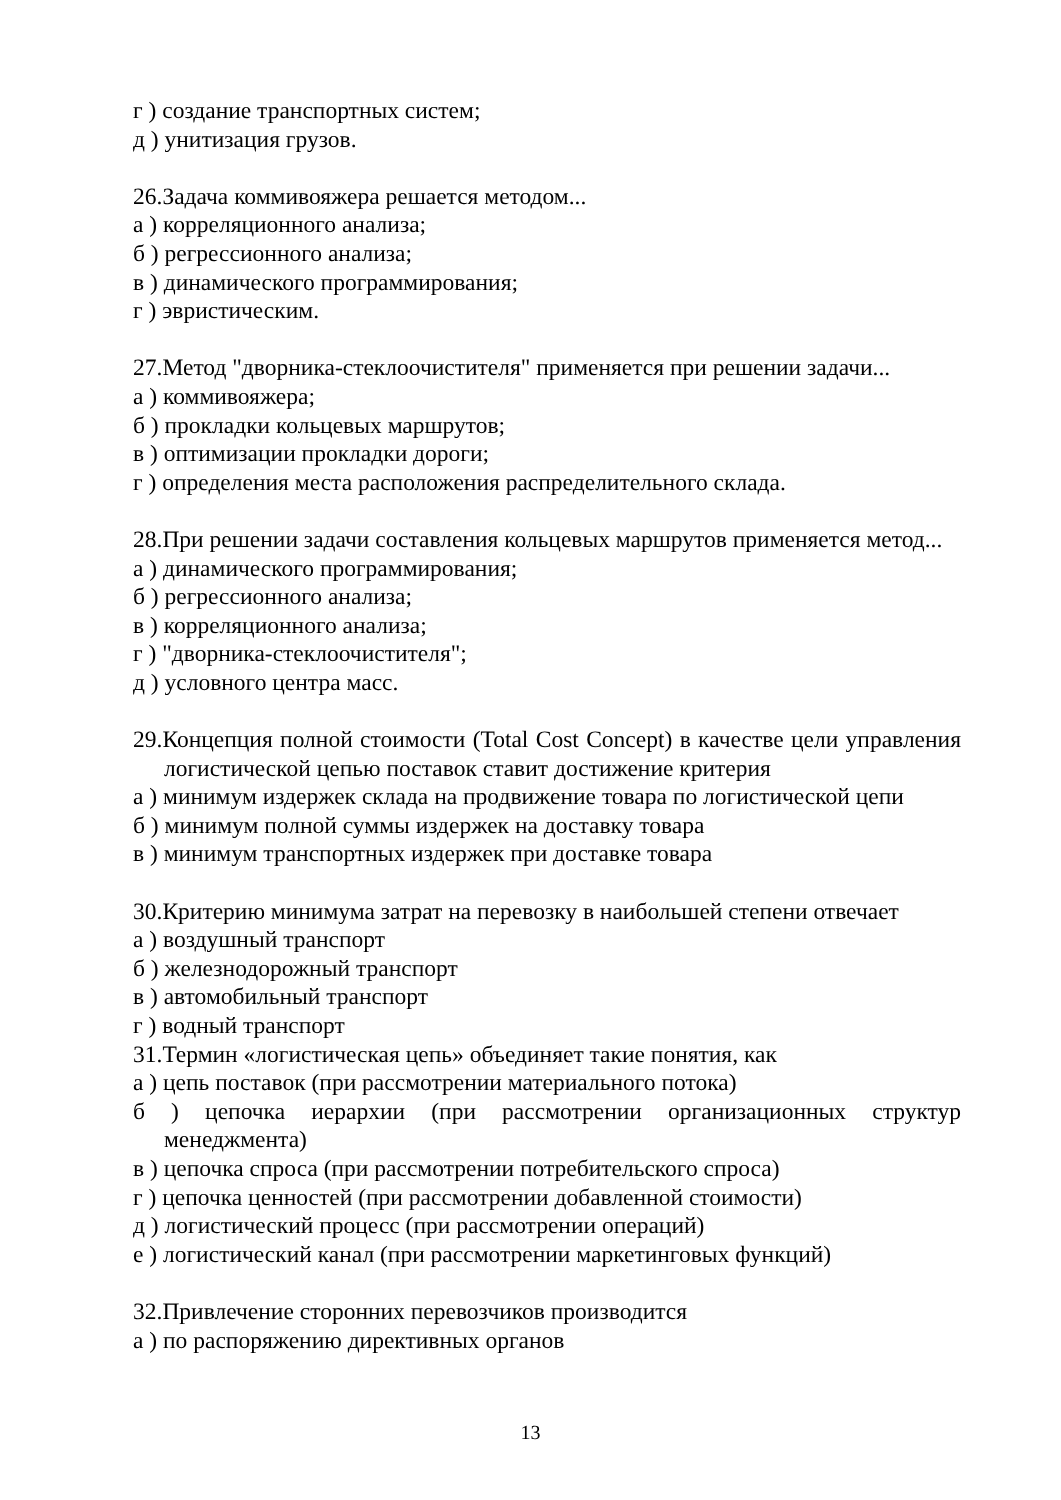г ) создание транспортных систем;
д ) унитизация грузов.
26.Задача коммивояжера решается методом...
а ) корреляционного анализа;
б ) регрессионного анализа;
в ) динамического программирования;
г ) эвристическим.
27.Метод "дворника-стеклоочистителя" применяется при решении задачи...
а ) коммивояжера;
б ) прокладки кольцевых маршрутов;
в ) оптимизации прокладки дороги;
г ) определения места расположения распределительного склада.
28.При решении задачи составления кольцевых маршрутов применяется метод...
а ) динамического программирования;
б ) регрессионного анализа;
в ) корреляционного анализа;
г ) "дворника-стеклоочистителя";
д ) условного центра масс.
29.Концепция полной стоимости (Total Cost Concept) в качестве цели управления логистической цепью поставок ставит достижение критерия
а ) минимум издержек склада на продвижение товара по логистической цепи
б ) минимум полной суммы издержек на доставку товара
в ) минимум транспортных издержек при доставке товара
30.Критерию минимума затрат на перевозку в наибольшей степени отвечает
а ) воздушный транспорт
б ) железнодорожный транспорт
в ) автомобильный транспорт
г ) водный транспорт
31.Термин «логистическая цепь» объединяет такие понятия, как
а ) цепь поставок (при рассмотрении материального потока)
б ) цепочка иерархии (при рассмотрении организационных структур менеджмента)
в ) цепочка спроса (при рассмотрении потребительского спроса)
г ) цепочка ценностей (при рассмотрении добавленной стоимости)
д ) логистический процесс (при рассмотрении операций)
е ) логистический канал (при рассмотрении маркетинговых функций)
32.Привлечение сторонних перевозчиков производится
а ) по распоряжению директивных органов
13